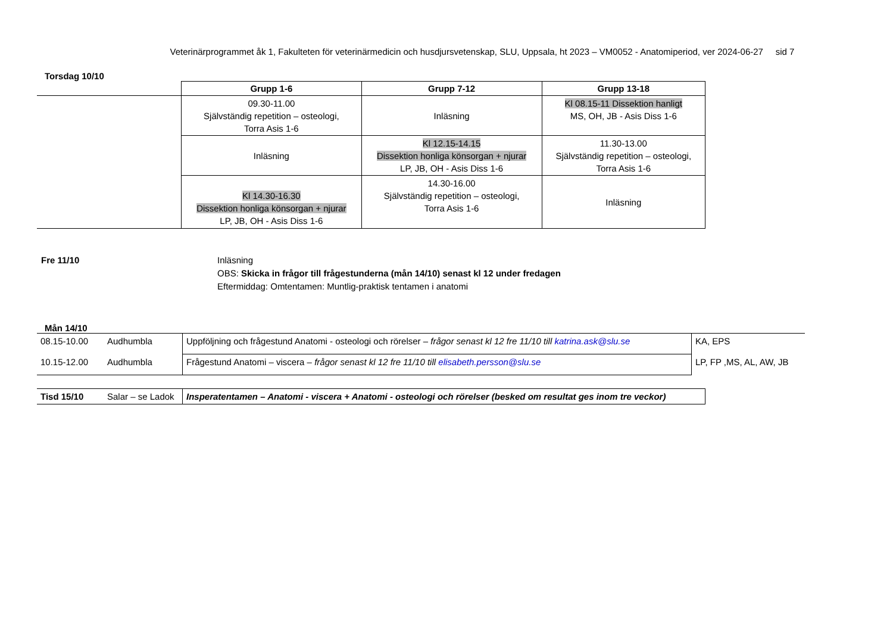Veterinärprogrammet åk 1, Fakulteten för veterinärmedicin och husdjursvetenskap, SLU, Uppsala, ht 2023 – VM0052 - Anatomiperiod, ver 2024-06-27 sid 7
Torsdag 10/10
| | Grupp 1-6 | Grupp 7-12 | Grupp 13-18 |
| | 09.30-11.00 Självständig repetition – osteologi, Torra Asis 1-6 | Inläsning | Kl 08.15-11 Dissektion hanligt MS, OH, JB - Asis Diss 1-6 |
| | Inläsning | Kl 12.15-14.15 Dissektion honliga könsorgan + njurar LP, JB, OH - Asis Diss 1-6 | 11.30-13.00 Självständig repetition – osteologi, Torra Asis 1-6 |
| | Kl 14.30-16.30 Dissektion honliga könsorgan + njurar LP, JB, OH - Asis Diss 1-6 | 14.30-16.00 Självständig repetition – osteologi, Torra Asis 1-6 | Inläsning |
Fre 11/10 Inläsning
OBS: Skicka in frågor till frågestunderna (mån 14/10) senast kl 12 under fredagen
Eftermiddag: Omtentamen: Muntlig-praktisk tentamen i anatomi
Mån 14/10
| 08.15-10.00 | Audhumbla | Uppföljning och frågestund Anatomi - osteologi och rörelser – frågor senast kl 12 fre 11/10 till katrina.ask@slu.se | KA, EPS |
| 10.15-12.00 | Audhumbla | Frågestund Anatomi – viscera – frågor senast kl 12 fre 11/10 till elisabeth.persson@slu.se | LP, FP ,MS, AL, AW, JB |
| Tisd 15/10 | Salar – se Ladok | Insperatentamen – Anatomi - viscera + Anatomi - osteologi och rörelser (besked om resultat ges inom tre veckor) |